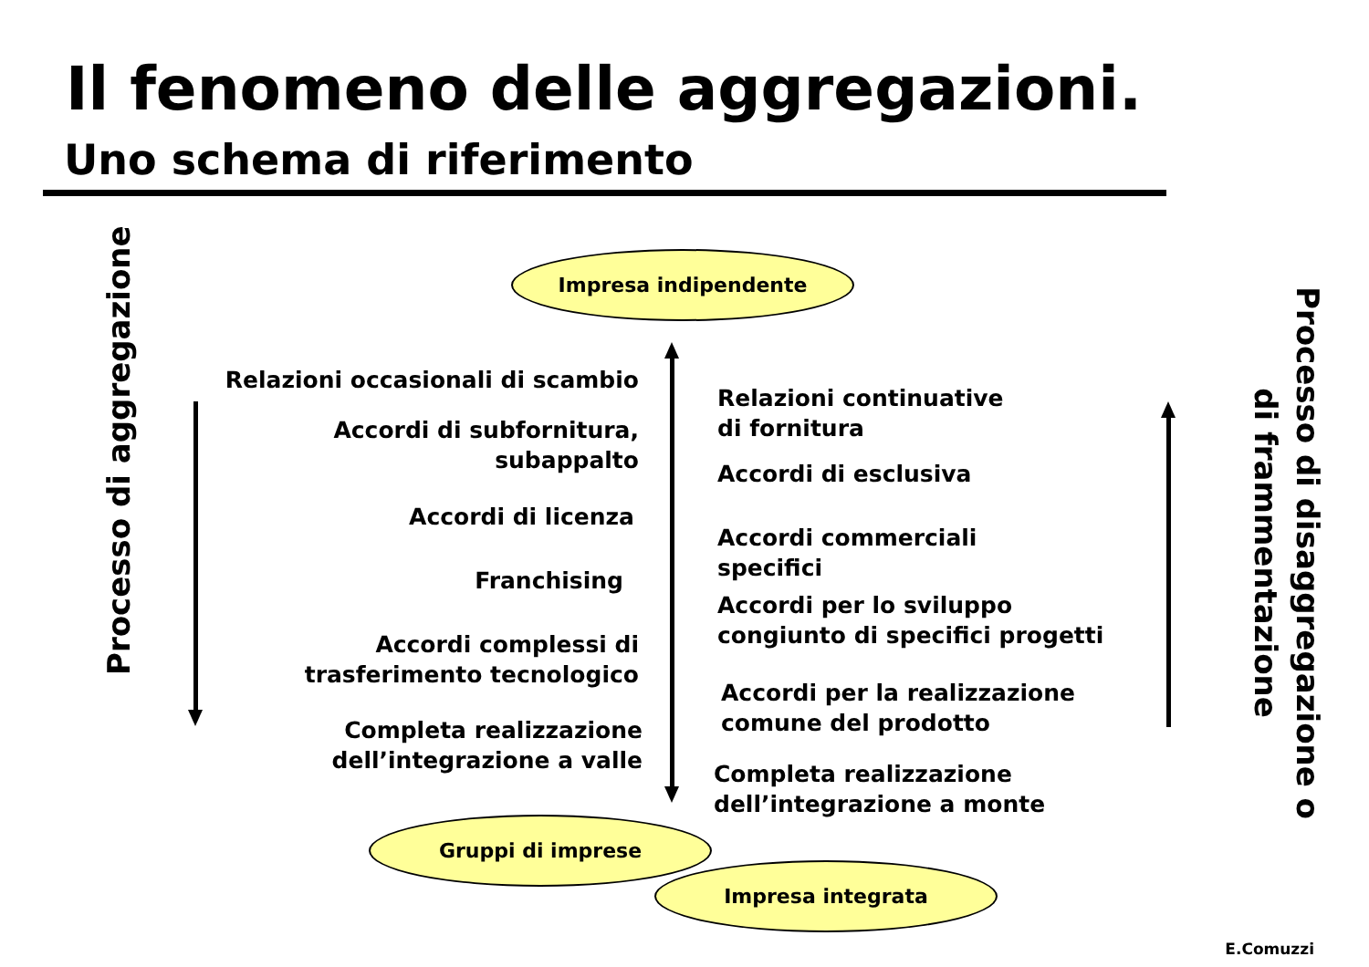Il fenomeno delle aggregazioni.
Uno schema di riferimento
Impresa indipendente
Processo di aggregazione
Relazioni occasionali di scambio
Accordi di subfornitura,
subappalto
Accordi di licenza
Franchising
Accordi complessi di
trasferimento tecnologico
Completa realizzazione
dell’integrazione a valle
Relazioni continuative
di fornitura
Accordi di esclusiva
Accordi commerciali
specifici
Accordi per lo sviluppo
congiunto di specifici progetti
Accordi per la realizzazione
comune del prodotto
Completa realizzazione
dell’integrazione a monte
Processo di disaggregazione o
di frammentazione
Gruppi di imprese
Impresa integrata
E.Comuzzi